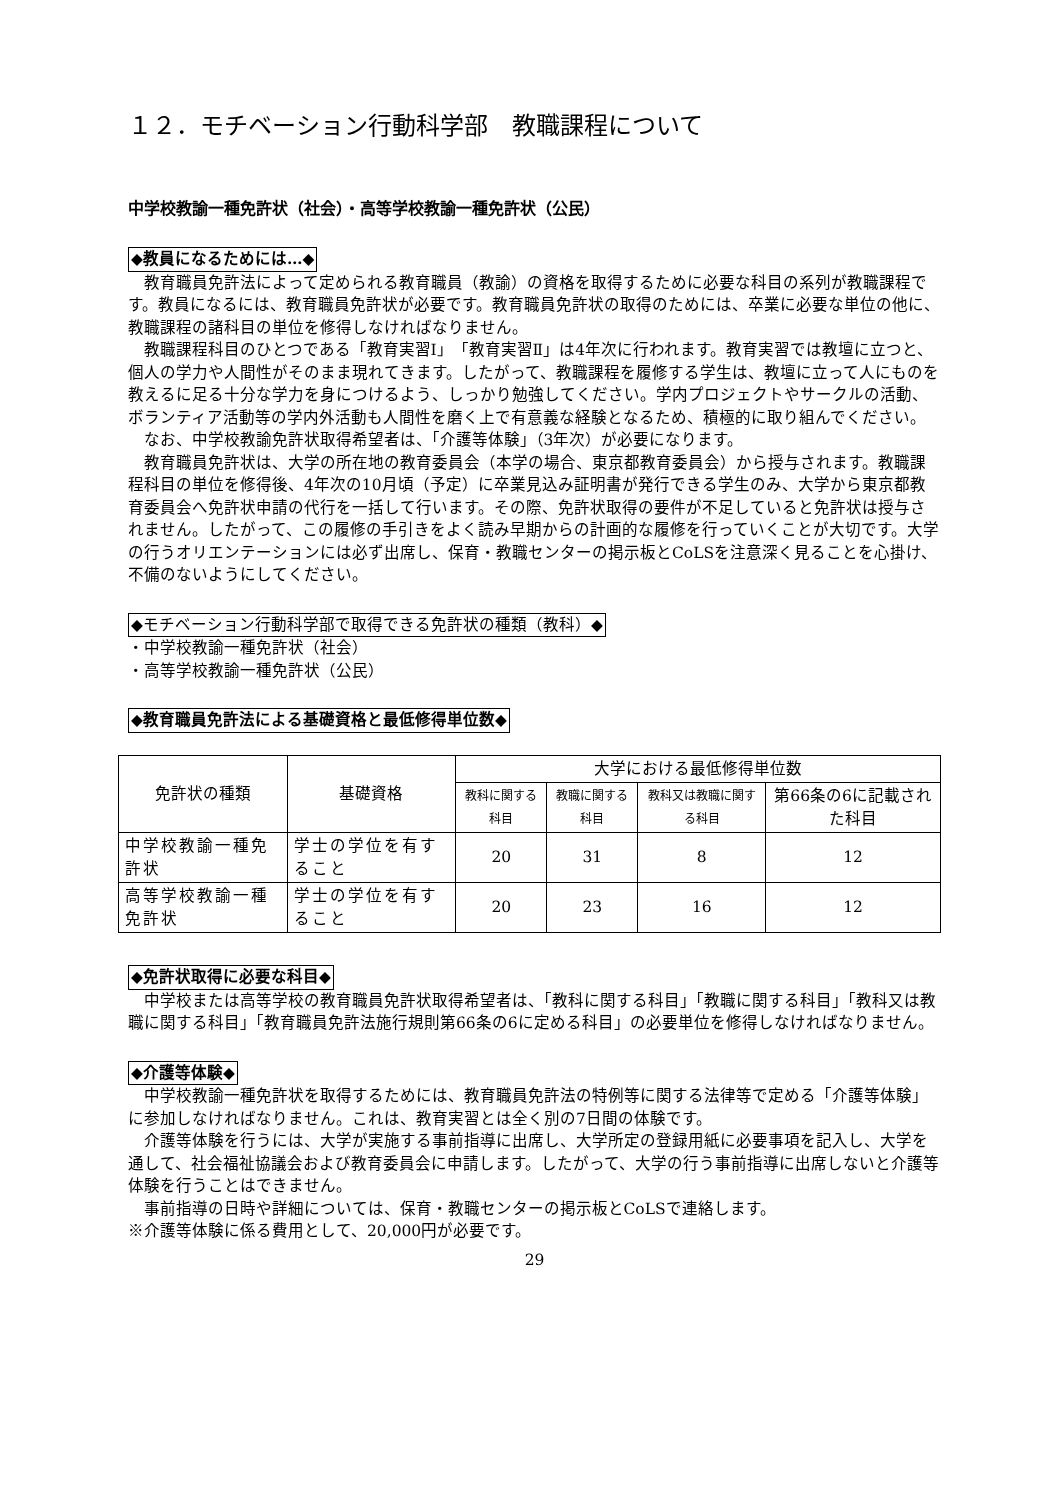１２．モチベーション行動科学部　教職課程について
中学校教諭一種免許状（社会）・高等学校教諭一種免許状（公民）
◆教員になるためには…◆
教育職員免許法によって定められる教育職員（教諭）の資格を取得するために必要な科目の系列が教職課程です。教員になるには、教育職員免許状が必要です。教育職員免許状の取得のためには、卒業に必要な単位の他に、教職課程の諸科目の単位を修得しなければなりません。
教職課程科目のひとつである「教育実習Ⅰ」「教育実習Ⅱ」は4年次に行われます。教育実習では教壇に立つと、個人の学力や人間性がそのまま現れてきます。したがって、教職課程を履修する学生は、教壇に立って人にものを教えるに足る十分な学力を身につけるよう、しっかり勉強してください。学内プロジェクトやサークルの活動、ボランティア活動等の学内外活動も人間性を磨く上で有意義な経験となるため、積極的に取り組んでください。
なお、中学校教諭免許状取得希望者は、「介護等体験」（3年次）が必要になります。
教育職員免許状は、大学の所在地の教育委員会（本学の場合、東京都教育委員会）から授与されます。教職課程科目の単位を修得後、4年次の10月頃（予定）に卒業見込み証明書が発行できる学生のみ、大学から東京都教育委員会へ免許状申請の代行を一括して行います。その際、免許状取得の要件が不足していると免許状は授与されません。したがって、この履修の手引きをよく読み早期からの計画的な履修を行っていくことが大切です。大学の行うオリエンテーションには必ず出席し、保育・教職センターの掲示板とCoLSを注意深く見ることを心掛け、不備のないようにしてください。
◆モチベーション行動科学部で取得できる免許状の種類（教科）◆
・中学校教諭一種免許状（社会）
・高等学校教諭一種免許状（公民）
◆教育職員免許法による基礎資格と最低修得単位数◆
| 免許状の種類 | 基礎資格 | 大学における最低修得単位数 | | | |
| --- | --- | --- | --- | --- | --- |
| | | 教科に関する科目 | 教職に関する科目 | 教科又は教職に関する科目 | 第66条の6に記載された科目 |
| 中学校教諭一種免許状 | 学士の学位を有すること | 20 | 31 | 8 | 12 |
| 高等学校教諭一種免許状 | 学士の学位を有すること | 20 | 23 | 16 | 12 |
◆免許状取得に必要な科目◆
中学校または高等学校の教育職員免許状取得希望者は、「教科に関する科目」「教職に関する科目」「教科又は教職に関する科目」「教育職員免許法施行規則第66条の6に定める科目」の必要単位を修得しなければなりません。
◆介護等体験◆
中学校教諭一種免許状を取得するためには、教育職員免許法の特例等に関する法律等で定める「介護等体験」に参加しなければなりません。これは、教育実習とは全く別の7日間の体験です。
介護等体験を行うには、大学が実施する事前指導に出席し、大学所定の登録用紙に必要事項を記入し、大学を通して、社会福祉協議会および教育委員会に申請します。したがって、大学の行う事前指導に出席しないと介護等体験を行うことはできません。
事前指導の日時や詳細については、保育・教職センターの掲示板とCoLSで連絡します。
※介護等体験に係る費用として、20,000円が必要です。
29